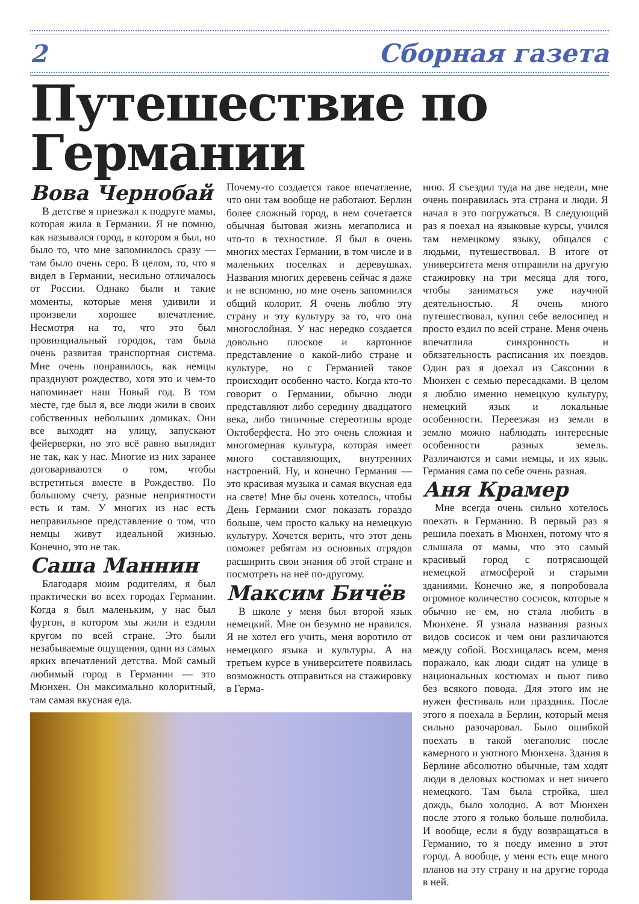2 Сборная газета
Путешествие по Германии
Вова Чернобай
В детстве я приезжал к подруге мамы, которая жила в Германии. Я не помню, как назывался город, в котором я был, но было то, что мне запомнилось сразу — там было очень серо. В целом, то, что я видел в Германии, несильно отличалось от России. Однако были и такие моменты, которые меня удивили и произвели хорошее впечатление. Несмотря на то, что это был провинциальный городок, там была очень развитая транспортная система. Мне очень понравилось, как немцы празднуют рождество, хотя это и чем-то напоминает наш Новый год. В том месте, где был я, все люди жили в своих собственных небольших домиках. Они все выходят на улицу, запускают фейерверки, но это всё равно выглядит не так, как у нас. Многие из них заранее договариваются о том, чтобы встретиться вместе в Рождество. По большому счету, разные неприятности есть и там. У многих из нас есть неправильное представление о том, что немцы живут идеальной жизнью. Конечно, это не так.
Саша Маннин
Благодаря моим родителям, я был практически во всех городах Германии. Когда я был маленьким, у нас был фургон, в котором мы жили и ездили кругом по всей стране. Это были незабываемые ощущения, одни из самых ярких впечатлений детства. Мой самый любимый город в Германии — это Мюнхен. Он максимально колоритный, там самая вкусная еда.
Почему-то создается такое впечатление, что они там вообще не работают. Берлин более сложный город, в нем сочетается обычная бытовая жизнь мегаполиса и что-то в техностиле. Я был в очень многих местах Германии, в том числе и в маленьких поселках и деревушках. Названия многих деревень сейчас я даже и не вспомню, но мне очень запомнился общий колорит. Я очень люблю эту страну и эту культуру за то, что она многослойная. У нас нередко создается довольно плоское и картонное представление о какой-либо стране и культуре, но с Германией такое происходит особенно часто. Когда кто-то говорит о Германии, обычно люди представляют либо середину двадцатого века, либо типичные стереотипы вроде Октоберфеста. Но это очень сложная и многомерная культура, которая имеет много составляющих, внутренних настроений. Ну, и конечно Германия — это красивая музыка и самая вкусная еда на свете! Мне бы очень хотелось, чтобы День Германии смог показать гораздо больше, чем просто кальку на немецкую культуру. Хочется верить, что этот день поможет ребятам из основных отрядов расширить свои знания об этой стране и посмотреть на неё по-другому.
Максим Бичёв
В школе у меня был второй язык немецкий. Мне он безумно не нравился. Я не хотел его учить, меня воротило от немецкого языка и культуры. А на третьем курсе в университете появилась возможность отправиться на стажировку в Герма-
нию. Я съездил туда на две недели, мне очень понравилась эта страна и люди. Я начал в это погружаться. В следующий раз я поехал на языковые курсы, учился там немецкому языку, общался с людьми, путешествовал. В итоге от университета меня отправили на другую стажировку на три месяца для того, чтобы заниматься уже научной деятельностью. Я очень много путешествовал, купил себе велосипед и просто ездил по всей стране. Меня очень впечатлила синхронность и обязательность расписания их поездов. Один раз я доехал из Саксонии в Мюнхен с семью пересадками. В целом я люблю именно немецкую культуру, немецкий язык и локальные особенности. Переезжая из земли в землю можно наблюдать интересные особенности разных земель. Различаются и сами немцы, и их язык. Германия сама по себе очень разная.
Аня Крамер
Мне всегда очень сильно хотелось поехать в Германию. В первый раз я решила поехать в Мюнхен, потому что я слышала от мамы, что это самый красивый город с потрясающей немецкой атмосферой и старыми зданиями. Конечно же, я попробовала огромное количество сосисок, которые я обычно не ем, но стала любить в Мюнхене. Я узнала названия разных видов сосисок и чем они различаются между собой. Восхищалась всем, меня поражало, как люди сидят на улице в национальных костюмах и пьют пиво без всякого повода. Для этого им не нужен фестиваль или праздник. После этого я поехала в Берлин, который меня сильно разочаровал. Было ошибкой поехать в такой мегаполис после камерного и уютного Мюнхена. Здания в Берлине абсолютно обычные, там ходят люди в деловых костюмах и нет ничего немецкого. Там была стройка, шел дождь, было холодно. А вот Мюнхен после этого я только больше полюбила. И вообще, если я буду возвращаться в Германию, то я поеду именно в этот город. А вообще, у меня есть еще много планов на эту страну и на другие города в ней.